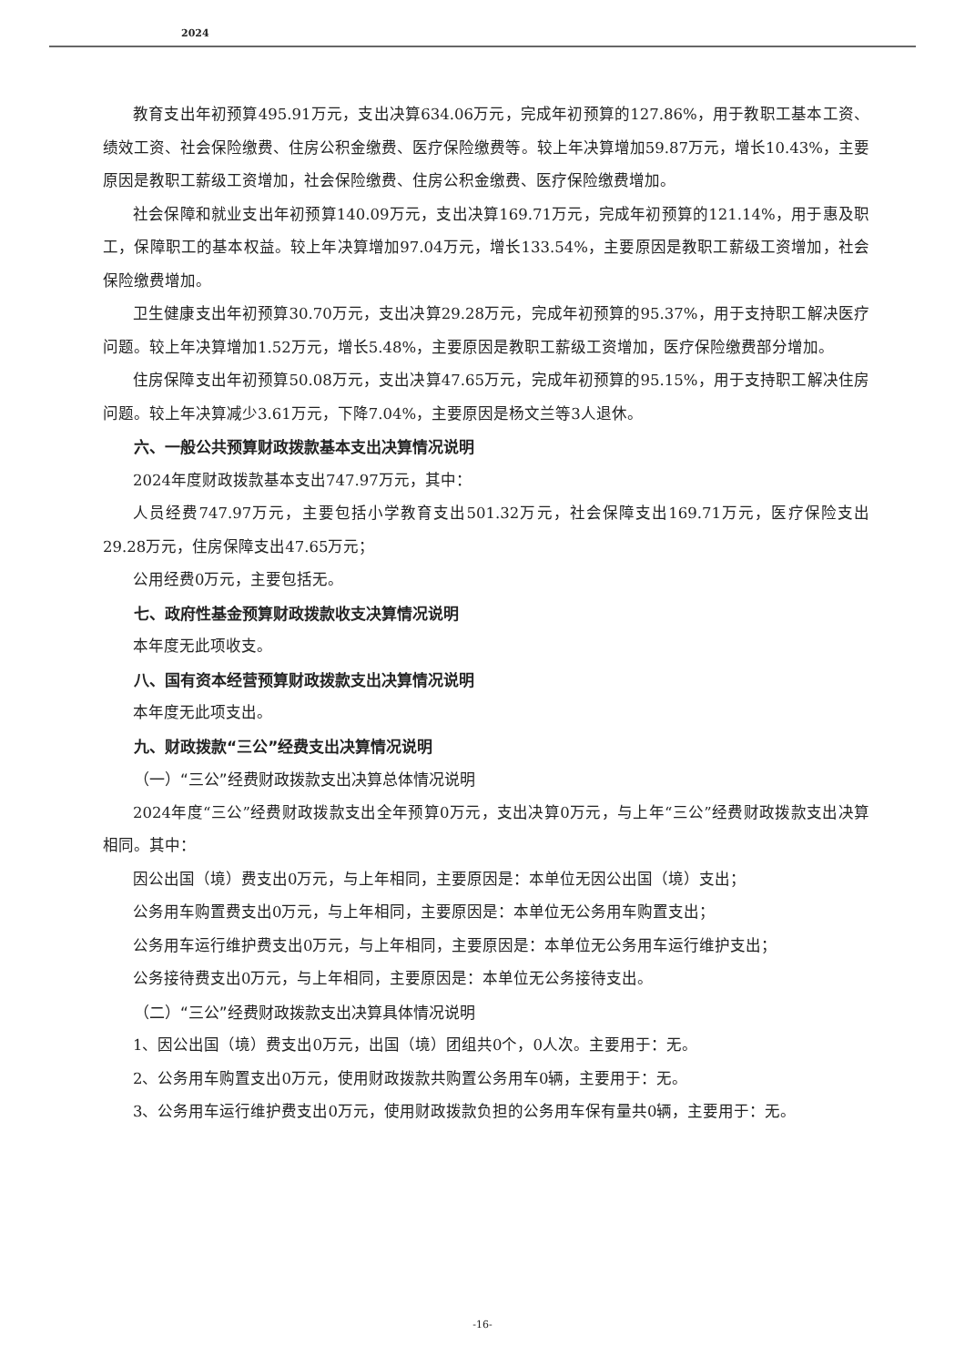2024
教育支出年初预算495.91万元，支出决算634.06万元，完成年初预算的127.86%，用于教职工基本工资、绩效工资、社会保险缴费、住房公积金缴费、医疗保险缴费等。较上年决算增加59.87万元，增长10.43%，主要原因是教职工薪级工资增加，社会保险缴费、住房公积金缴费、医疗保险缴费增加。
社会保障和就业支出年初预算140.09万元，支出决算169.71万元，完成年初预算的121.14%，用于惠及职工，保障职工的基本权益。较上年决算增加97.04万元，增长133.54%，主要原因是教职工薪级工资增加，社会保险缴费增加。
卫生健康支出年初预算30.70万元，支出决算29.28万元，完成年初预算的95.37%，用于支持职工解决医疗问题。较上年决算增加1.52万元，增长5.48%，主要原因是教职工薪级工资增加，医疗保险缴费部分增加。
住房保障支出年初预算50.08万元，支出决算47.65万元，完成年初预算的95.15%，用于支持职工解决住房问题。较上年决算减少3.61万元，下降7.04%，主要原因是杨文兰等3人退休。
六、一般公共预算财政拨款基本支出决算情况说明
2024年度财政拨款基本支出747.97万元，其中：
人员经费747.97万元，主要包括小学教育支出501.32万元，社会保障支出169.71万元，医疗保险支出29.28万元，住房保障支出47.65万元；
公用经费0万元，主要包括无。
七、政府性基金预算财政拨款收支决算情况说明
本年度无此项收支。
八、国有资本经营预算财政拨款支出决算情况说明
本年度无此项支出。
九、财政拨款“三公”经费支出决算情况说明
（一）“三公”经费财政拨款支出决算总体情况说明
2024年度“三公”经费财政拨款支出全年预算0万元，支出决算0万元，与上年“三公”经费财政拨款支出决算相同。其中：
因公出国（境）费支出0万元，与上年相同，主要原因是：本单位无因公出国（境）支出；
公务用车购置费支出0万元，与上年相同，主要原因是：本单位无公务用车购置支出；
公务用车运行维护费支出0万元，与上年相同，主要原因是：本单位无公务用车运行维护支出；
公务接待费支出0万元，与上年相同，主要原因是：本单位无公务接待支出。
（二）“三公”经费财政拨款支出决算具体情况说明
1、因公出国（境）费支出0万元，出国（境）团组共0个，0人次。主要用于：无。
2、公务用车购置支出0万元，使用财政拨款共购置公务用车0辆，主要用于：无。
3、公务用车运行维护费支出0万元，使用财政拨款负担的公务用车保有量共0辆，主要用于：无。
-16-